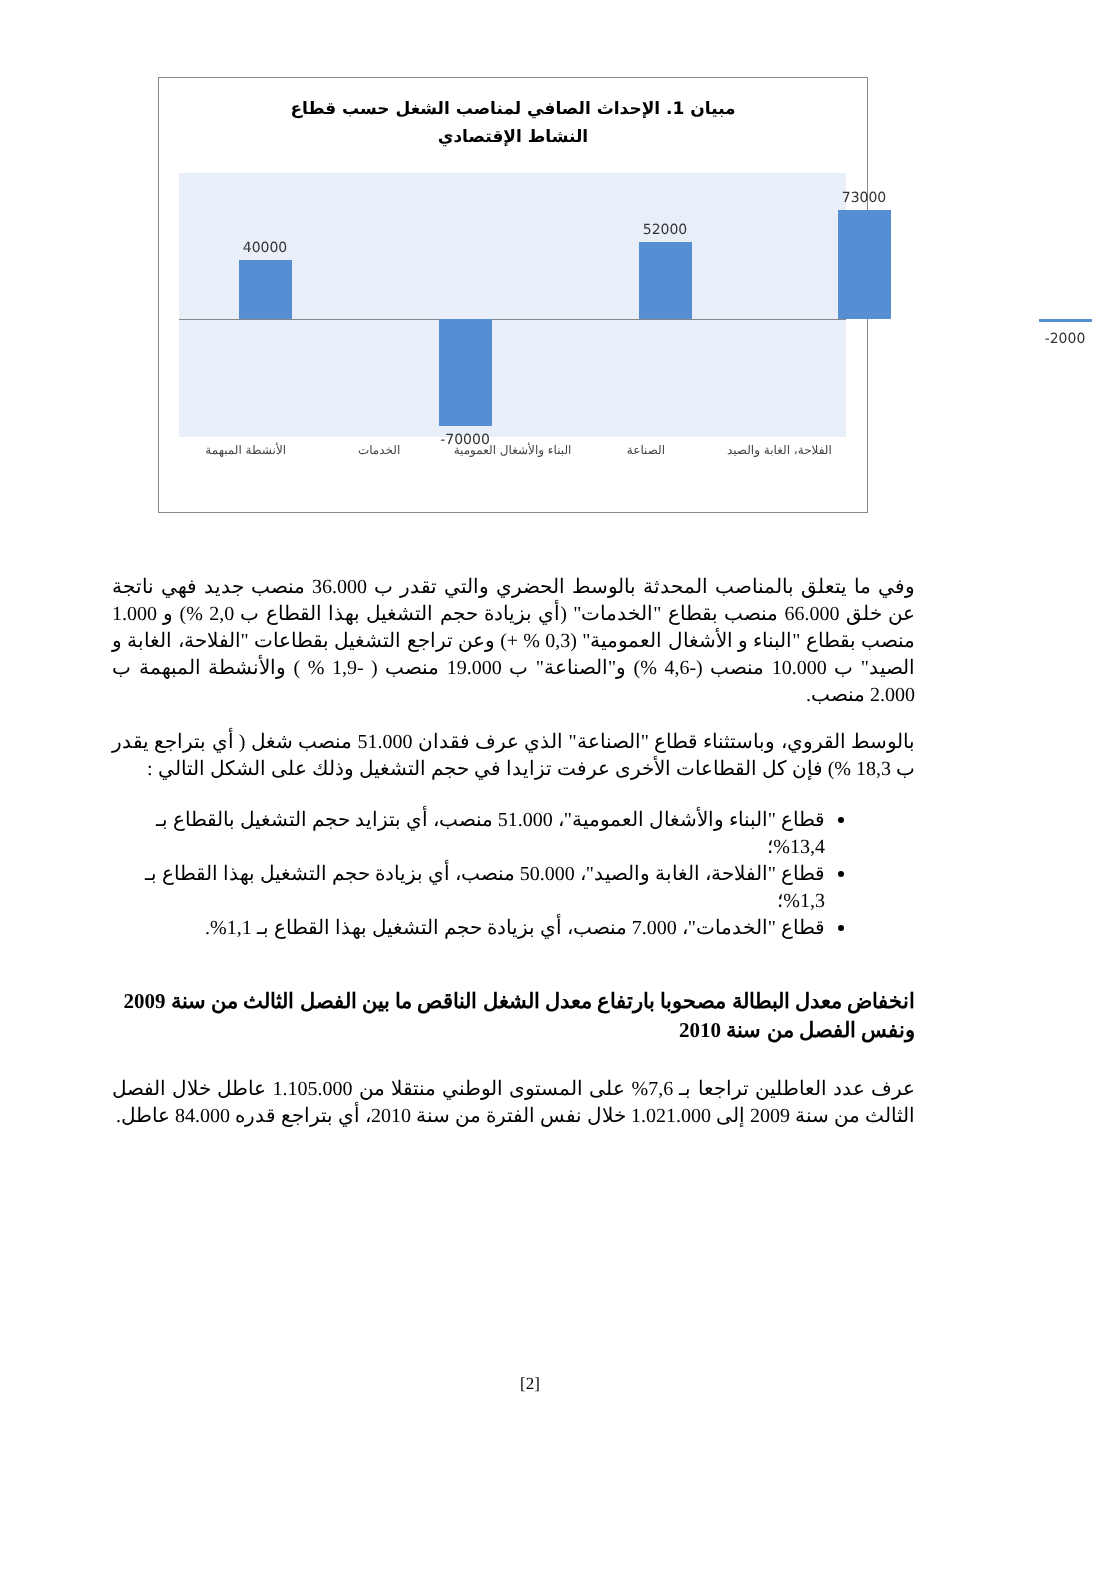مبيان 1. الإحداث الصافي لمناصب الشغل حسب قطاع النشاط الإقتصادي
40000
-70000
52000
73000
-2000
الأنشطة المبهمة الخدمات البناء والأشغال العمومية الصناعة الفلاحة، الغابة والصيد
وفي ما يتعلق بالمناصب المحدثة بالوسط الحضري والتي تقدر ب 36.000 منصب جديد فهي ناتجة عن خلق 66.000 منصب بقطاع "الخدمات" (أي بزيادة حجم التشغيل بهذا القطاع ب 2,0 %) و 1.000 منصب بقطاع "البناء و الأشغال العمومية" (0,3 % +) وعن تراجع التشغيل بقطاعات "الفلاحة، الغابة و الصيد" ب 10.000 منصب (-4,6 %) و"الصناعة" ب 19.000 منصب ( -1,9 % ) والأنشطة المبهمة ب 2.000 منصب.
بالوسط القروي، وباستثناء قطاع "الصناعة" الذي عرف فقدان 51.000 منصب شغل ( أي بتراجع يقدر ب 18,3 %) فإن كل القطاعات الأخرى عرفت تزايدا في حجم التشغيل وذلك على الشكل التالي :
قطاع "البناء والأشغال العمومية"، 51.000 منصب، أي بتزايد حجم التشغيل بالقطاع بـ 13,4%؛
قطاع "الفلاحة، الغابة والصيد"، 50.000 منصب، أي بزيادة حجم التشغيل بهذا القطاع بـ 1,3%؛
قطاع "الخدمات"، 7.000 منصب، أي بزيادة حجم التشغيل بهذا القطاع بـ 1,1%.
انخفاض معدل البطالة مصحوبا بارتفاع معدل الشغل الناقص ما بين الفصل الثالث من سنة 2009 ونفس الفصل من سنة 2010
عرف عدد العاطلين تراجعا بـ 7,6% على المستوى الوطني منتقلا من 1.105.000 عاطل خلال الفصل الثالث من سنة 2009 إلى 1.021.000 خلال نفس الفترة من سنة 2010، أي بتراجع قدره 84.000 عاطل.
[2]